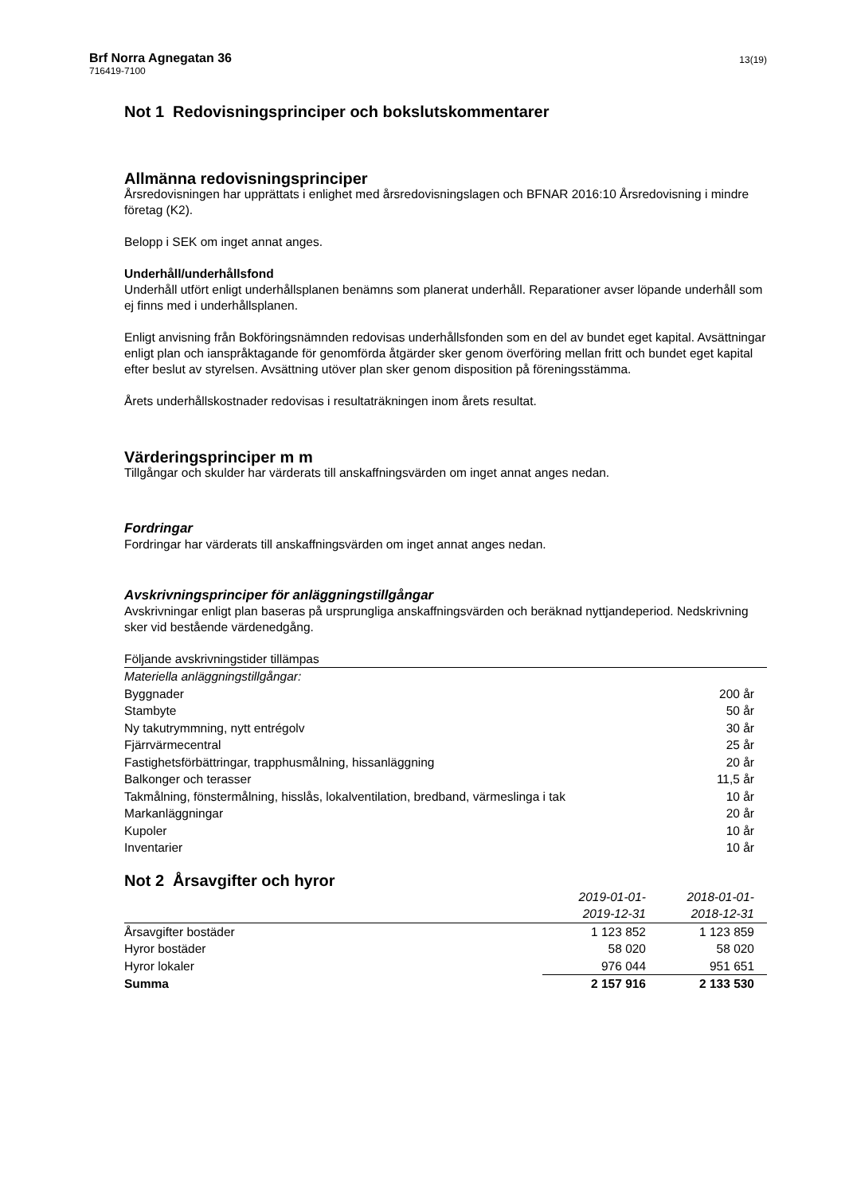Brf Norra Agnegatan 36
716419-7100
13(19)
Not 1 Redovisningsprinciper och bokslutskommentarer
Allmänna redovisningsprinciper
Årsredovisningen har upprättats i enlighet med årsredovisningslagen och BFNAR 2016:10 Årsredovisning i mindre företag (K2).
Belopp i SEK om inget annat anges.
Underhåll/underhållsfond
Underhåll utfört enligt underhållsplanen benämns som planerat underhåll. Reparationer avser löpande underhåll som ej finns med i underhållsplanen.
Enligt anvisning från Bokföringsnämnden redovisas underhållsfonden som en del av bundet eget kapital. Avsättningar enligt plan och ianspråktagande för genomförda åtgärder sker genom överföring mellan fritt och bundet eget kapital efter beslut av styrelsen. Avsättning utöver plan sker genom disposition på föreningsstämma.
Årets underhållskostnader redovisas i resultaträkningen inom årets resultat.
Värderingsprinciper m m
Tillgångar och skulder har värderats till anskaffningsvärden om inget annat anges nedan.
Fordringar
Fordringar har värderats till anskaffningsvärden om inget annat anges nedan.
Avskrivningsprinciper för anläggningstillgångar
Avskrivningar enligt plan baseras på ursprungliga anskaffningsvärden och beräknad nyttjandeperiod. Nedskrivning sker vid bestående värdenedgång.
Följande avskrivningstider tillämpas
| Materiella anläggningstillgångar: | |
| Byggnader | 200 år |
| Stambyte | 50 år |
| Ny takutrymmning, nytt entrégolv | 30 år |
| Fjärrvärmecentral | 25 år |
| Fastighetsförbättringar, trapphusmålning, hissanläggning | 20 år |
| Balkonger och terasser | 11,5 år |
| Takmålning, fönstermålning, hisslås, lokalventilation, bredband, värmeslinga i tak | 10 år |
| Markanläggningar | 20 år |
| Kupoler | 10 år |
| Inventarier | 10 år |
Not 2 Årsavgifter och hyror
| | 2019-01-01- 2019-12-31 | 2018-01-01- 2018-12-31 |
| Årsavgifter bostäder | 1 123 852 | 1 123 859 |
| Hyror bostäder | 58 020 | 58 020 |
| Hyror lokaler | 976 044 | 951 651 |
| Summa | 2 157 916 | 2 133 530 |